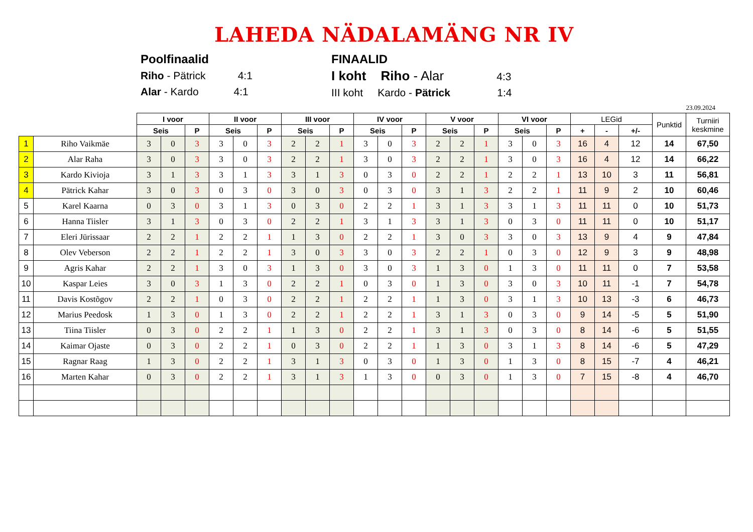LAHEDA NÄDALAMÄNG NR IV
Poolfinaalid
Riho - Pätrick 4:1
Alar - Kardo 4:1
FINAALID
I koht Riho - Alar 4:3
III koht Kardo - Pätrick 1:4
23.09.2024
| | | I voor | | | II voor | | | III voor | | | IV voor | | | V voor | | | VI voor | | | LEGid | | | Punktid | Turniiri keskmine |
| --- | --- | --- | --- | --- | --- | --- | --- | --- | --- | --- | --- | --- | --- | --- | --- | --- | --- | --- | --- | --- | --- | --- | --- | --- |
| | | Seis | | P | Seis | | P | Seis | | P | Seis | | P | Seis | | P | Seis | | P | + | - | +/- | | |
| 1 | Riho Vaikmäe | 3 | 0 | 3 | 3 | 0 | 3 | 2 | 2 | 1 | 3 | 0 | 3 | 2 | 2 | 1 | 3 | 0 | 3 | 16 | 4 | 12 | 14 | 67,50 |
| 2 | Alar Raha | 3 | 0 | 3 | 3 | 0 | 3 | 2 | 2 | 1 | 3 | 0 | 3 | 2 | 2 | 1 | 3 | 0 | 3 | 16 | 4 | 12 | 14 | 66,22 |
| 3 | Kardo Kivioja | 3 | 1 | 3 | 3 | 1 | 3 | 3 | 1 | 3 | 0 | 3 | 0 | 2 | 2 | 1 | 2 | 2 | 1 | 13 | 10 | 3 | 11 | 56,81 |
| 4 | Pätrick Kahar | 3 | 0 | 3 | 0 | 3 | 0 | 3 | 0 | 3 | 0 | 3 | 0 | 3 | 1 | 3 | 2 | 2 | 1 | 11 | 9 | 2 | 10 | 60,46 |
| 5 | Karel Kaarna | 0 | 3 | 0 | 3 | 1 | 3 | 0 | 3 | 0 | 2 | 2 | 1 | 3 | 1 | 3 | 3 | 1 | 3 | 11 | 11 | 0 | 10 | 51,73 |
| 6 | Hanna Tiisler | 3 | 1 | 3 | 0 | 3 | 0 | 2 | 2 | 1 | 3 | 1 | 3 | 3 | 1 | 3 | 0 | 3 | 0 | 11 | 11 | 0 | 10 | 51,17 |
| 7 | Eleri Jürissaar | 2 | 2 | 1 | 2 | 2 | 1 | 1 | 3 | 0 | 2 | 2 | 1 | 3 | 0 | 3 | 3 | 0 | 3 | 13 | 9 | 4 | 9 | 47,84 |
| 8 | Olev Veberson | 2 | 2 | 1 | 2 | 2 | 1 | 3 | 0 | 3 | 3 | 0 | 3 | 2 | 2 | 1 | 0 | 3 | 0 | 12 | 9 | 3 | 9 | 48,98 |
| 9 | Agris Kahar | 2 | 2 | 1 | 3 | 0 | 3 | 1 | 3 | 0 | 3 | 0 | 3 | 1 | 3 | 0 | 1 | 3 | 0 | 11 | 11 | 0 | 7 | 53,58 |
| 10 | Kaspar Leies | 3 | 0 | 3 | 1 | 3 | 0 | 2 | 2 | 1 | 0 | 3 | 0 | 1 | 3 | 0 | 3 | 0 | 3 | 10 | 11 | -1 | 7 | 54,78 |
| 11 | Davis Kostõgov | 2 | 2 | 1 | 0 | 3 | 0 | 2 | 2 | 1 | 2 | 2 | 1 | 1 | 3 | 0 | 3 | 1 | 3 | 10 | 13 | -3 | 6 | 46,73 |
| 12 | Marius Peedosk | 1 | 3 | 0 | 1 | 3 | 0 | 2 | 2 | 1 | 2 | 2 | 1 | 3 | 1 | 3 | 0 | 3 | 0 | 9 | 14 | -5 | 5 | 51,90 |
| 13 | Tiina Tiisler | 0 | 3 | 0 | 2 | 2 | 1 | 1 | 3 | 0 | 2 | 2 | 1 | 3 | 1 | 3 | 0 | 3 | 0 | 8 | 14 | -6 | 5 | 51,55 |
| 14 | Kaimar Ojaste | 0 | 3 | 0 | 2 | 2 | 1 | 0 | 3 | 0 | 2 | 2 | 1 | 1 | 3 | 0 | 3 | 1 | 3 | 8 | 14 | -6 | 5 | 47,29 |
| 15 | Ragnar Raag | 1 | 3 | 0 | 2 | 2 | 1 | 3 | 1 | 3 | 0 | 3 | 0 | 1 | 3 | 0 | 1 | 3 | 0 | 8 | 15 | -7 | 4 | 46,21 |
| 16 | Marten Kahar | 0 | 3 | 0 | 2 | 2 | 1 | 3 | 1 | 3 | 1 | 3 | 0 | 0 | 3 | 0 | 1 | 3 | 0 | 7 | 15 | -8 | 4 | 46,70 |